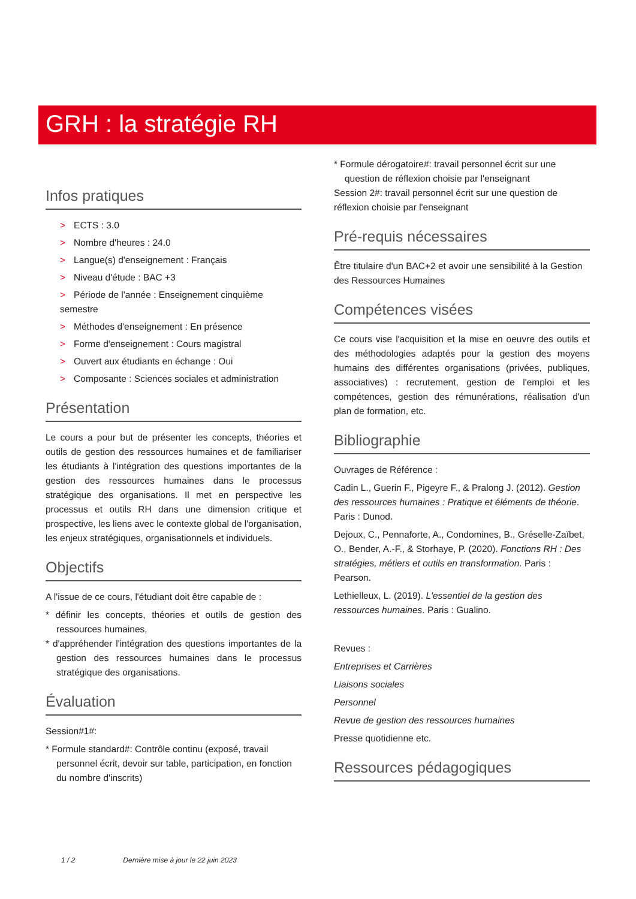GRH : la stratégie RH
Infos pratiques
> ECTS : 3.0
> Nombre d'heures : 24.0
> Langue(s) d'enseignement : Français
> Niveau d'étude : BAC +3
> Période de l'année : Enseignement cinquième semestre
> Méthodes d'enseignement : En présence
> Forme d'enseignement : Cours magistral
> Ouvert aux étudiants en échange : Oui
> Composante : Sciences sociales et administration
Présentation
Le cours a pour but de présenter les concepts, théories et outils de gestion des ressources humaines et de familiariser les étudiants à l'intégration des questions importantes de la gestion des ressources humaines dans le processus stratégique des organisations. Il met en perspective les processus et outils RH dans une dimension critique et prospective, les liens avec le contexte global de l'organisation, les enjeux stratégiques, organisationnels et individuels.
Objectifs
A l'issue de ce cours, l'étudiant doit être capable de :
* définir les concepts, théories et outils de gestion des ressources humaines,
* d'appréhender l'intégration des questions importantes de la gestion des ressources humaines dans le processus stratégique des organisations.
Évaluation
Session#1#:
* Formule standard#: Contrôle continu (exposé, travail personnel écrit, devoir sur table, participation, en fonction du nombre d'inscrits)
* Formule dérogatoire#: travail personnel écrit sur une question de réflexion choisie par l'enseignant
Session 2#: travail personnel écrit sur une question de réflexion choisie par l'enseignant
Pré-requis nécessaires
Être titulaire d'un BAC+2 et avoir une sensibilité à la Gestion des Ressources Humaines
Compétences visées
Ce cours vise l'acquisition et la mise en oeuvre des outils et des méthodologies adaptés pour la gestion des moyens humains des différentes organisations (privées, publiques, associatives) : recrutement, gestion de l'emploi et les compétences, gestion des rémunérations, réalisation d'un plan de formation, etc.
Bibliographie
Ouvrages de Référence :
Cadin L., Guerin F., Pigeyre F., & Pralong J. (2012). Gestion des ressources humaines : Pratique et éléments de théorie. Paris : Dunod.
Dejoux, C., Pennaforte, A., Condomines, B., Gréselle-Zaïbet, O., Bender, A.-F., & Storhaye, P. (2020). Fonctions RH : Des stratégies, métiers et outils en transformation. Paris : Pearson.
Lethielleux, L. (2019). L'essentiel de la gestion des ressources humaines. Paris : Gualino.
Revues :
Entreprises et Carrières
Liaisons sociales
Personnel
Revue de gestion des ressources humaines
Presse quotidienne etc.
Ressources pédagogiques
1 / 2 Dernière mise à jour le 22 juin 2023